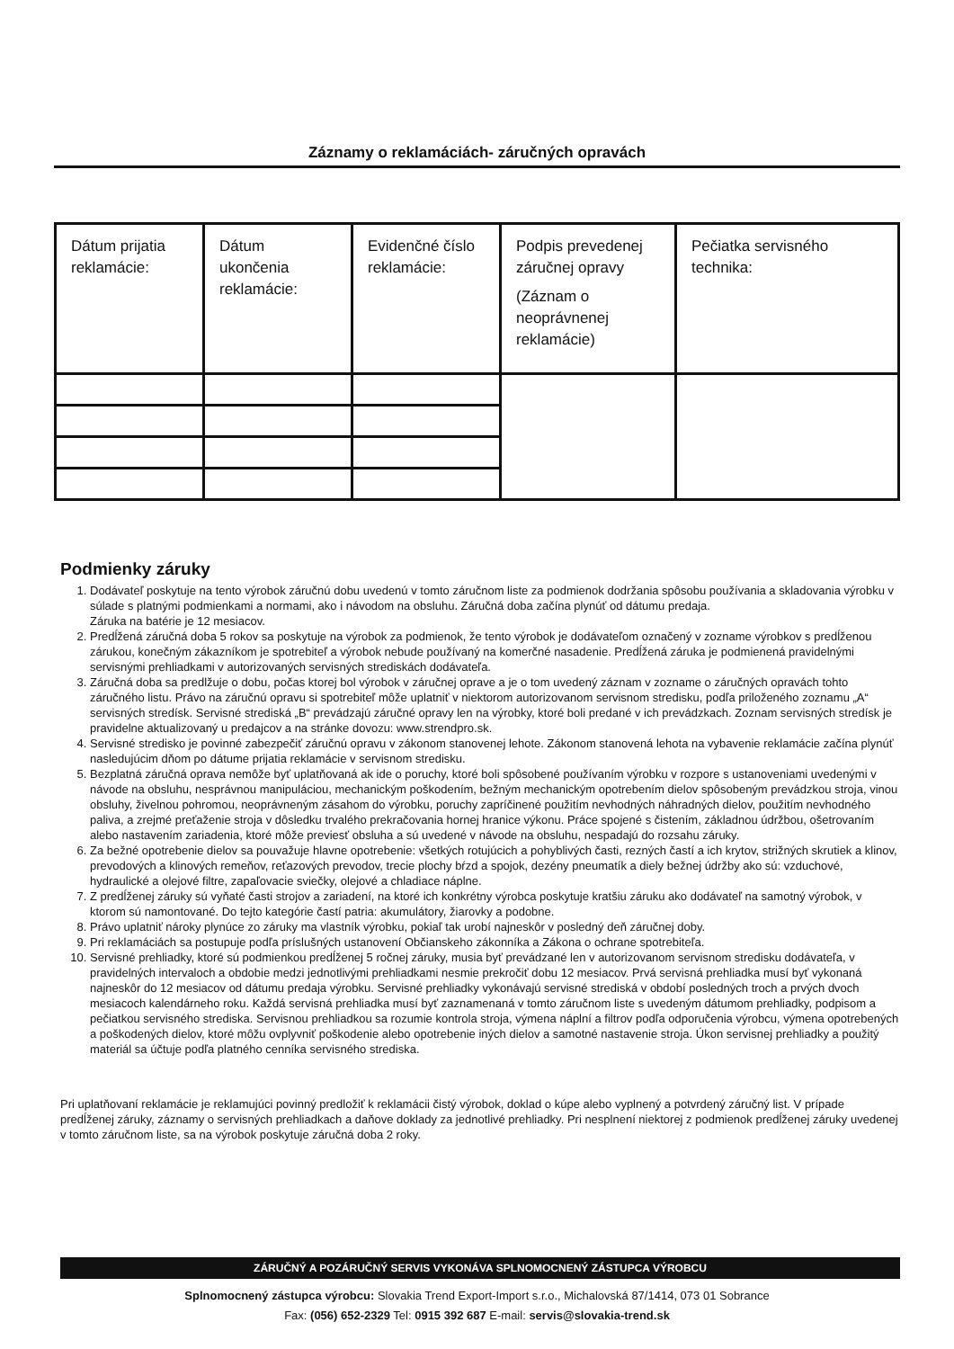Záznamy o reklamáciách- záručných opravách
| Dátum prijatia reklamácie: | Dátum ukončenia reklamácie: | Evidenčné číslo reklamácie: | Podpis prevedenej záručnej opravy (Záznam o neoprávnenej reklamácie) | Pečiatka servisného technika: |
Podmienky záruky
1. Dodávateľ poskytuje na tento výrobok záručnú dobu uvedenú v tomto záručnom liste za podmienok dodržania spôsobu používania a skladovania výrobku v súlade s platnými podmienkami a normami, ako i návodom na obsluhu. Záručná doba začína plynúť od dátumu predaja.
Záruka na batérie je 12 mesiacov.
2. Predĺžená záručná doba 5 rokov sa poskytuje na výrobok za podmienok, že tento výrobok je dodávateľom označený v zozname výrobkov s predĺženou zárukou, konečným zákazníkom je spotrebiteľ a výrobok nebude používaný na komerčné nasadenie. Predĺžená záruka je podmienená pravidelnými servisnými prehliadkami v autorizovaných servisných strediskách dodávateľa.
3. Záručná doba sa predlžuje o dobu, počas ktorej bol výrobok v záručnej oprave a je o tom uvedený záznam v zozname o záručných opravách tohto záručného listu. Právo na záručnú opravu si spotrebiteľ môže uplatniť v niektorom autorizovanom servisnom stredisku, podľa priloženého zoznamu „A“ servisných stredísk. Servisné strediská „B“ prevádzajú záručné opravy len na výrobky, ktoré boli predané v ich prevádzkach. Zoznam servisných stredísk je pravidelne aktualizovaný u predajcov a na stránke dovozu: www.strendpro.sk.
4. Servisné stredisko je povinné zabezpečiť záručnú opravu v zákonom stanovenej lehote. Zákonom stanovená lehota na vybavenie reklamácie začína plynúť nasledujúcim dňom po dátume prijatia reklamácie v servisnom stredisku.
5. Bezplatná záručná oprava nemôže byť uplatňovaná ak ide o poruchy, ktoré boli spôsobené používaním výrobku v rozpore s ustanoveniami uvedenými v návode na obsluhu, nesprávnou manipuláciou, mechanickým poškodením, bežným mechanickým opotrebením dielov spôsobeným prevádzkou stroja, vinou obsluhy, živelnou pohromou, neoprávneným zásahom do výrobku, poruchy zapríčinené použitím nevhodných náhradných dielov, použitím nevhodného paliva, a zrejmé preťaženie stroja v dôsledku trvalého prekračovania hornej hranice výkonu. Práce spojené s čistením, základnou údržbou, ošetrovaním alebo nastavením zariadenia, ktoré môže previesť obsluha a sú uvedené v návode na obsluhu, nespadajú do rozsahu záruky.
6. Za bežné opotrebenie dielov sa pouvažuje hlavne opotrebenie: všetkých rotujúcich a pohyblivých časti, rezných častí a ich krytov, strižných skrutiek a klinov, prevodových a klinových remeňov, reťazových prevodov, trecie plochy bŕzd a spojok, dezény pneumatík a diely bežnej údržby ako sú: vzduchové, hydraulické a olejové filtre, zapaľovacie sviečky, olejové a chladiace náplne.
7. Z predĺženej záruky sú vyňaté časti strojov a zariadení, na ktoré ich konkrétny výrobca poskytuje kratšiu záruku ako dodávateľ na samotný výrobok, v ktorom sú namontované. Do tejto kategórie častí patria: akumulátory, žiarovky a podobne.
8. Právo uplatniť nároky plynúce zo záruky ma vlastník výrobku, pokiaľ tak urobí najneskôr v posledný deň záručnej doby.
9. Pri reklamáciách sa postupuje podľa príslušných ustanovení Občianskeho zákonníka a Zákona o ochrane spotrebiteľa.
10. Servisné prehliadky, ktoré sú podmienkou predĺženej 5 ročnej záruky, musia byť prevádzané len v autorizovanom servisnom stredisku dodávateľa, v pravidelných intervaloch a obdobie medzi jednotlivými prehliadkami nesmie prekročiť dobu 12 mesiacov. Prvá servisná prehliadka musí byť vykonaná najneskôr do 12 mesiacov od dátumu predaja výrobku. Servisné prehliadky vykonávajú servisné strediská v období posledných troch a prvých dvoch mesiacoch kalendárneho roku. Každá servisná prehliadka musí byť zaznamenaná v tomto záručnom liste s uvedeným dátumom prehliadky, podpisom a pečiatkou servisného strediska. Servisnou prehliadkou sa rozumie kontrola stroja, výmena náplní a filtrov podľa odporučenia výrobcu, výmena opotrebených a poškodených dielov, ktoré môžu ovplyvniť poškodenie alebo opotrebenie iných dielov a samotné nastavenie stroja. Úkon servisnej prehliadky a použitý materiál sa účtuje podľa platného cenníka servisného strediska.
Pri uplatňovaní reklamácie je reklamujúci povinný predložiť k reklamácii čistý výrobok, doklad o kúpe alebo vyplnený a potvrdený záručný list. V prípade predĺženej záruky, záznamy o servisných prehliadkach a daňove doklady za jednotlivé prehliadky. Pri nesplnení niektorej z podmienok predĺženej záruky uvedenej v tomto záručnom liste, sa na výrobok poskytuje záručná doba 2 roky.
ZÁRUČNÝ A POZÁRUČNÝ SERVIS VYKONÁVA SPLNOMOCNENÝ ZÁSTUPCA VÝROBCU
Splnomocnený zástupca výrobcu: Slovakia Trend Export-Import s.r.o., Michalovská 87/1414, 073 01 Sobrance
Fax: (056) 652-2329 Tel: 0915 392 687 E-mail: servis@slovakia-trend.sk